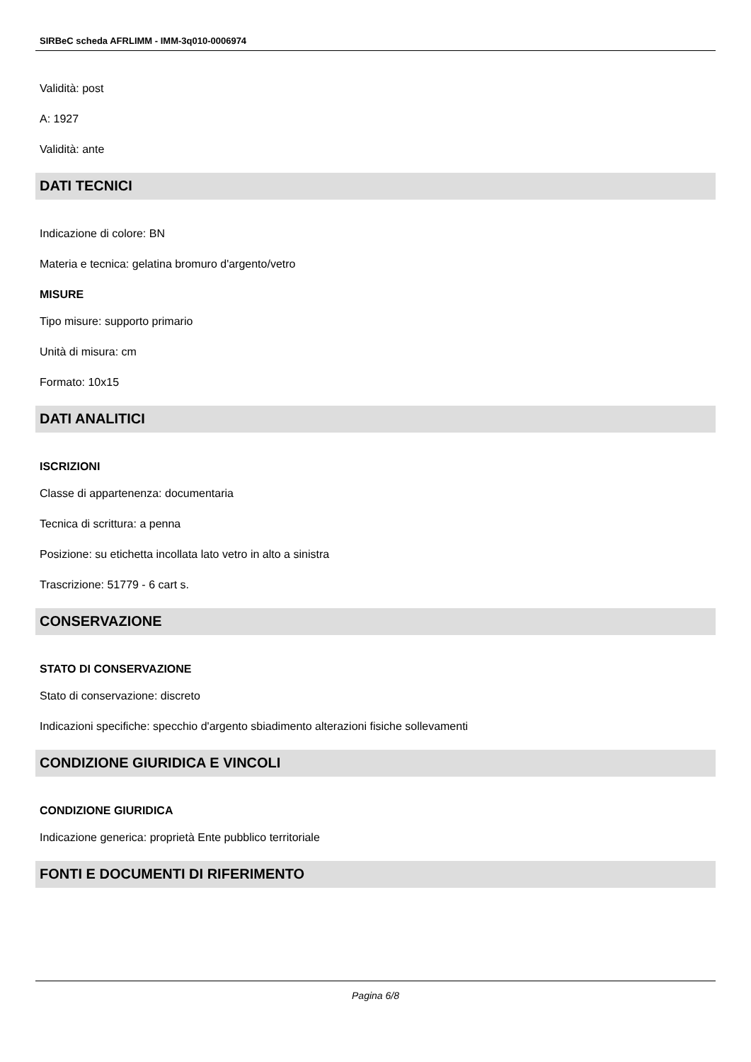SIRBeC scheda AFRLIMM - IMM-3q010-0006974
Validità: post
A: 1927
Validità: ante
DATI TECNICI
Indicazione di colore: BN
Materia e tecnica: gelatina bromuro d'argento/vetro
MISURE
Tipo misure: supporto primario
Unità di misura: cm
Formato: 10x15
DATI ANALITICI
ISCRIZIONI
Classe di appartenenza: documentaria
Tecnica di scrittura: a penna
Posizione: su etichetta incollata lato vetro in alto a sinistra
Trascrizione: 51779 - 6 cart s.
CONSERVAZIONE
STATO DI CONSERVAZIONE
Stato di conservazione: discreto
Indicazioni specifiche: specchio d'argento sbiadimento alterazioni fisiche sollevamenti
CONDIZIONE GIURIDICA E VINCOLI
CONDIZIONE GIURIDICA
Indicazione generica: proprietà Ente pubblico territoriale
FONTI E DOCUMENTI DI RIFERIMENTO
Pagina 6/8